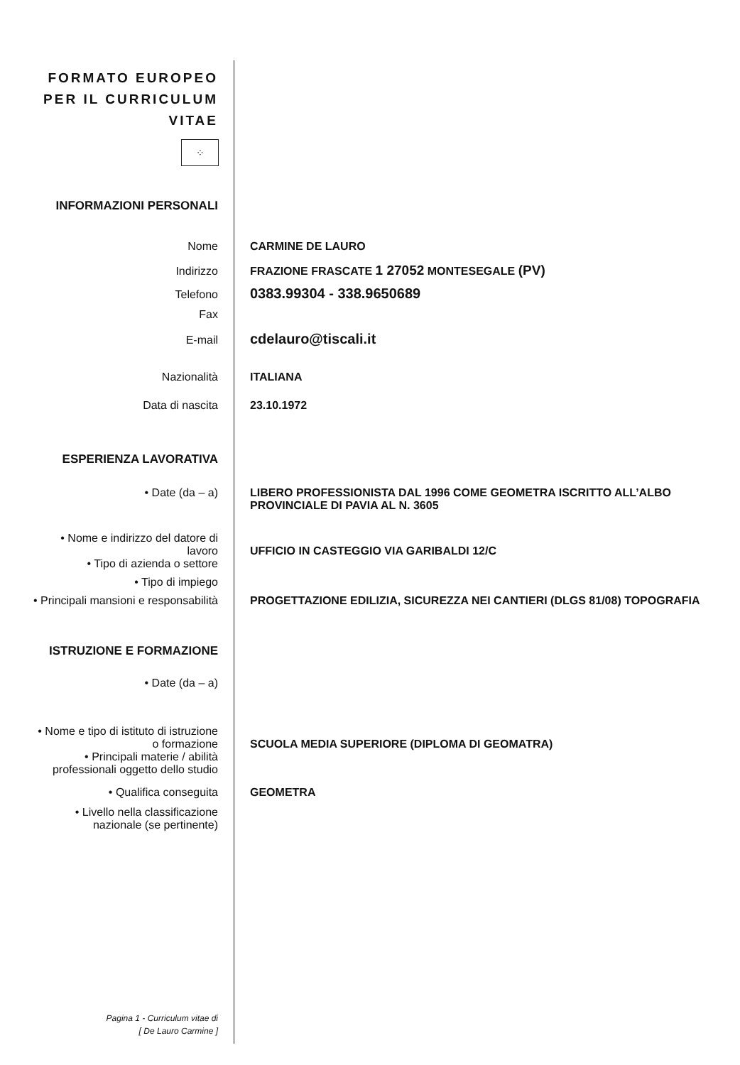FORMATO EUROPEO
PER IL CURRICULUM
VITAE
⁘
INFORMAZIONI PERSONALI
Nome CARMINE DE LAURO
Indirizzo FRAZIONE FRASCATE 1 27052 MONTESEGALE (PV)
Telefono
0383.99304 - 338.9650689
Fax
E-mail
cdelauro@tiscali.it
Nazionalità ITALIANA
Data di nascita 23.10.1972
ESPERIENZA LAVORATIVA
• Date (da – a) LIBERO PROFESSIONISTA DAL 1996 COME GEOMETRA ISCRITTO ALL’ALBO
PROVINCIALE DI PAVIA AL N. 3605
• Nome e indirizzo del datore di
lavoro
UFFICIO IN CASTEGGIO VIA GARIBALDI 12/C
• Tipo di azienda o settore
• Tipo di impiego
• Principali mansioni e responsabilità
PROGETTAZIONE EDILIZIA, SICUREZZA NEI CANTIERI (DLGS 81/08) TOPOGRAFIA
ISTRUZIONE E FORMAZIONE
• Date (da – a)
• Nome e tipo di istituto di istruzione
o formazione
SCUOLA MEDIA SUPERIORE (DIPLOMA DI GEOMATRA)
• Principali materie / abilità
professionali oggetto dello studio
• Qualifica conseguita GEOMETRA
• Livello nella classificazione
nazionale (se pertinente)
Pagina 1 - Curriculum vitae di
[ De Lauro Carmine ]